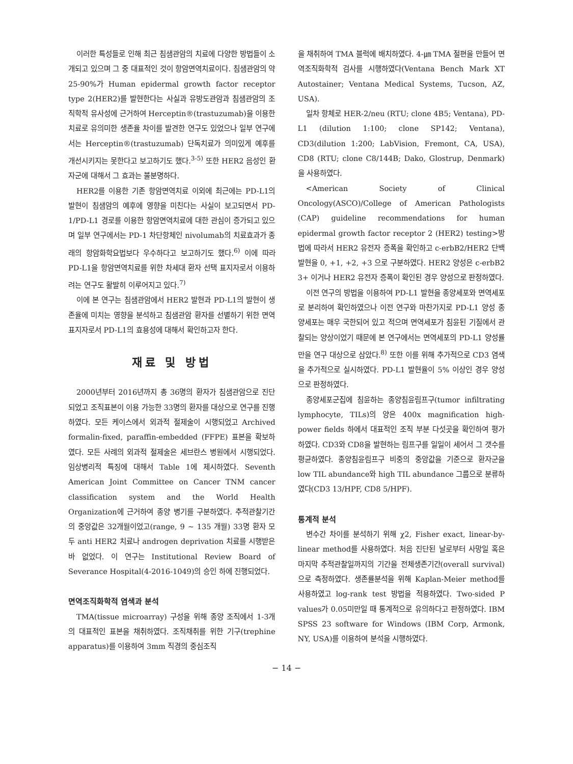이러한 특성들로 인해 최근 침샘관암의 치료에 다양한 방법들이 소개되고 있으며 그 중 대표적인 것이 항암면역치료이다. 침샘관암의 약 25-90%가 Human epidermal growth factor receptor type 2(HER2)를 발현한다는 사실과 유방도관암과 침샘관암의 조직학적 유사성에 근거하여 Herceptin®(trastuzumab)을 이용한 치료로 유의미한 생존율 차이를 발견한 연구도 있었으나 일부 연구에서는 Herceptin®(trastuzumab) 단독치료가 의미있게 예후를 개선시키지는 못한다고 보고하기도 했다.<sup>3-5)</sup> 또한 HER2 음성인 환자군에 대해서 그 효과는 불분명하다.
HER2를 이용한 기존 항암면역치료 이외에 최근에는 PD-L1의 발현이 침샘암의 예후에 영향을 미친다는 사실이 보고되면서 PD-1/PD-L1 경로를 이용한 항암면역치료에 대한 관심이 증가되고 있으며 일부 연구에서는 PD-1 차단항체인 nivolumab의 치료효과가 종래의 항암화학요법보다 우수하다고 보고하기도 했다.<sup>6)</sup> 이에 따라 PD-L1을 항암면역치료를 위한 차세대 환자 선택 표지자로서 이용하려는 연구도 활발히 이루어지고 있다.<sup>7)</sup>
이에 본 연구는 침샘관암에서 HER2 발현과 PD-L1의 발현이 생존율에 미치는 영향을 분석하고 침샘관암 환자를 선별하기 위한 면역표지자로서 PD-L1의 효용성에 대해서 확인하고자 한다.
재료 및 방법
2000년부터 2016년까지 총 36명의 환자가 침샘관암으로 진단되었고 조직표본이 이용 가능한 33명의 환자를 대상으로 연구를 진행하였다. 모든 케이스에서 외과적 절제술이 시행되었고 Archived formalin-fixed, paraffin-embedded (FFPE) 표본을 확보하였다. 모든 사례의 외과적 절제술은 세브란스 병원에서 시행되었다. 임상병리적 특징에 대해서 Table 1에 제시하였다. Seventh American Joint Committee on Cancer TNM cancer classification system and the World Health Organization에 근거하여 종양 병기를 구분하였다. 추적관찰기간의 중앙값은 32개월이었고(range, 9 ~ 135 개월) 33명 환자 모두 anti HER2 치료나 androgen deprivation 치료를 시행받은 바 없었다. 이 연구는 Institutional Review Board of Severance Hospital(4-2016-1049)의 승인 하에 진행되었다.
면역조직화학적 염색과 분석
TMA(tissue microarray) 구성을 위해 종양 조직에서 1-3개의 대표적인 표본을 채취하였다. 조직채취를 위한 기구(trephine apparatus)를 이용하여 3mm 직경의 중심조직
을 채취하여 TMA 블럭에 배치하였다. 4-㎛ TMA 절편을 만들어 면역조직화학적 검사를 시행하였다(Ventana Bench Mark XT Autostainer; Ventana Medical Systems, Tucson, AZ, USA).
일차 항체로 HER-2/neu (RTU; clone 4B5; Ventana), PD-L1 (dilution 1:100; clone SP142; Ventana), CD3(dilution 1:200; LabVision, Fremont, CA, USA), CD8 (RTU; clone C8/144B; Dako, Glostrup, Denmark)을 사용하였다.
<American Society of Clinical Oncology(ASCO)/College of American Pathologists (CAP) guideline recommendations for human epidermal growth factor receptor 2 (HER2) testing>방법에 따라서 HER2 유전자 증폭을 확인하고 c-erbB2/HER2 단백 발현을 0, +1, +2, +3 으로 구분하였다. HER2 양성은 c-erbB2 3+ 이거나 HER2 유전자 증폭이 확인된 경우 양성으로 판정하였다.
이전 연구의 방법을 이용하여 PD-L1 발현을 종양세포와 면역세포로 분리하여 확인하였으나 이전 연구와 마찬가지로 PD-L1 양성 종양세포는 매우 국한되어 있고 적으며 면역세포가 침윤된 기질에서 관찰되는 양상이었기 때문에 본 연구에서는 면역세포의 PD-L1 양성률만을 연구 대상으로 삼았다.<sup>8)</sup> 또한 이를 위해 추가적으로 CD3 염색을 추가적으로 실시하였다. PD-L1 발현율이 5% 이상인 경우 양성으로 판정하였다.
종양세포군집에 침윤하는 종양침윤림프구(tumor infiltrating lymphocyte, TILs)의 양은 400x magnification high-power fields 하에서 대표적인 조직 부분 다섯곳을 확인하여 평가하였다. CD3와 CD8을 발현하는 림프구를 일일이 세어서 그 갯수를 평균하였다. 종양침윤림프구 비중의 중앙값을 기준으로 환자군을 low TIL abundance와 high TIL abundance 그룹으로 분류하였다(CD3 13/HPF, CD8 5/HPF).
통계적 분석
변수간 차이를 분석하기 위해 χ2, Fisher exact, linear-by-linear method를 사용하였다. 처음 진단된 날로부터 사망일 혹은 마지막 추적관찰일까지의 기간을 전체생존기간(overall survival)으로 측정하였다. 생존률분석을 위해 Kaplan-Meier method를 사용하였고 log-rank test 방법을 적용하였다. Two-sided P values가 0.05미만일 때 통계적으로 유의하다고 판정하였다. IBM SPSS 23 software for Windows (IBM Corp, Armonk, NY, USA)를 이용하여 분석을 시행하였다.
− 14 −